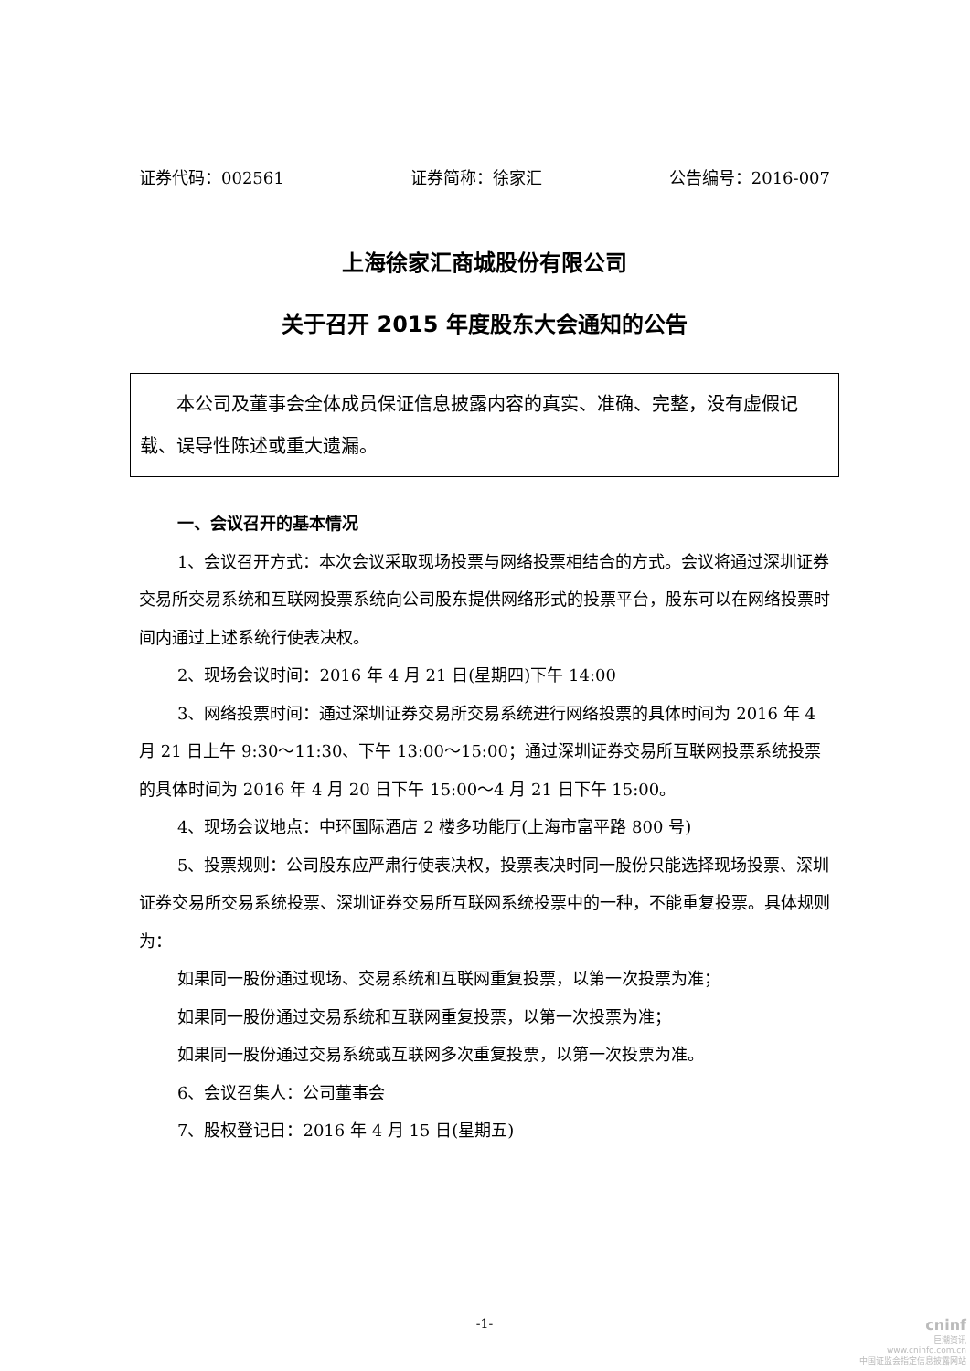证券代码：002561 证券简称：徐家汇 公告编号：2016-007
上海徐家汇商城股份有限公司
关于召开 2015 年度股东大会通知的公告
  本公司及董事会全体成员保证信息披露内容的真实、准确、完整，没有虚假记载、误导性陈述或重大遗漏。
一、会议召开的基本情况
1、会议召开方式：本次会议采取现场投票与网络投票相结合的方式。会议将通过深圳证券交易所交易系统和互联网投票系统向公司股东提供网络形式的投票平台，股东可以在网络投票时间内通过上述系统行使表决权。
2、现场会议时间：2016 年 4 月 21 日(星期四)下午 14:00
3、网络投票时间：通过深圳证券交易所交易系统进行网络投票的具体时间为 2016 年 4 月 21 日上午 9:30～11:30、下午 13:00～15:00；通过深圳证券交易所互联网投票系统投票的具体时间为 2016 年 4 月 20 日下午 15:00～4 月 21 日下午 15:00。
4、现场会议地点：中环国际酒店 2 楼多功能厅(上海市富平路 800 号)
5、投票规则：公司股东应严肃行使表决权，投票表决时同一股份只能选择现场投票、深圳证券交易所交易系统投票、深圳证券交易所互联网系统投票中的一种，不能重复投票。具体规则为：
如果同一股份通过现场、交易系统和互联网重复投票，以第一次投票为准；
如果同一股份通过交易系统和互联网重复投票，以第一次投票为准；
如果同一股份通过交易系统或互联网多次重复投票，以第一次投票为准。
6、会议召集人：公司董事会
7、股权登记日：2016 年 4 月 15 日(星期五)
-1-
cninf
巨潮资讯
www.cninfo.com.cn
中国证监会指定信息披露网站